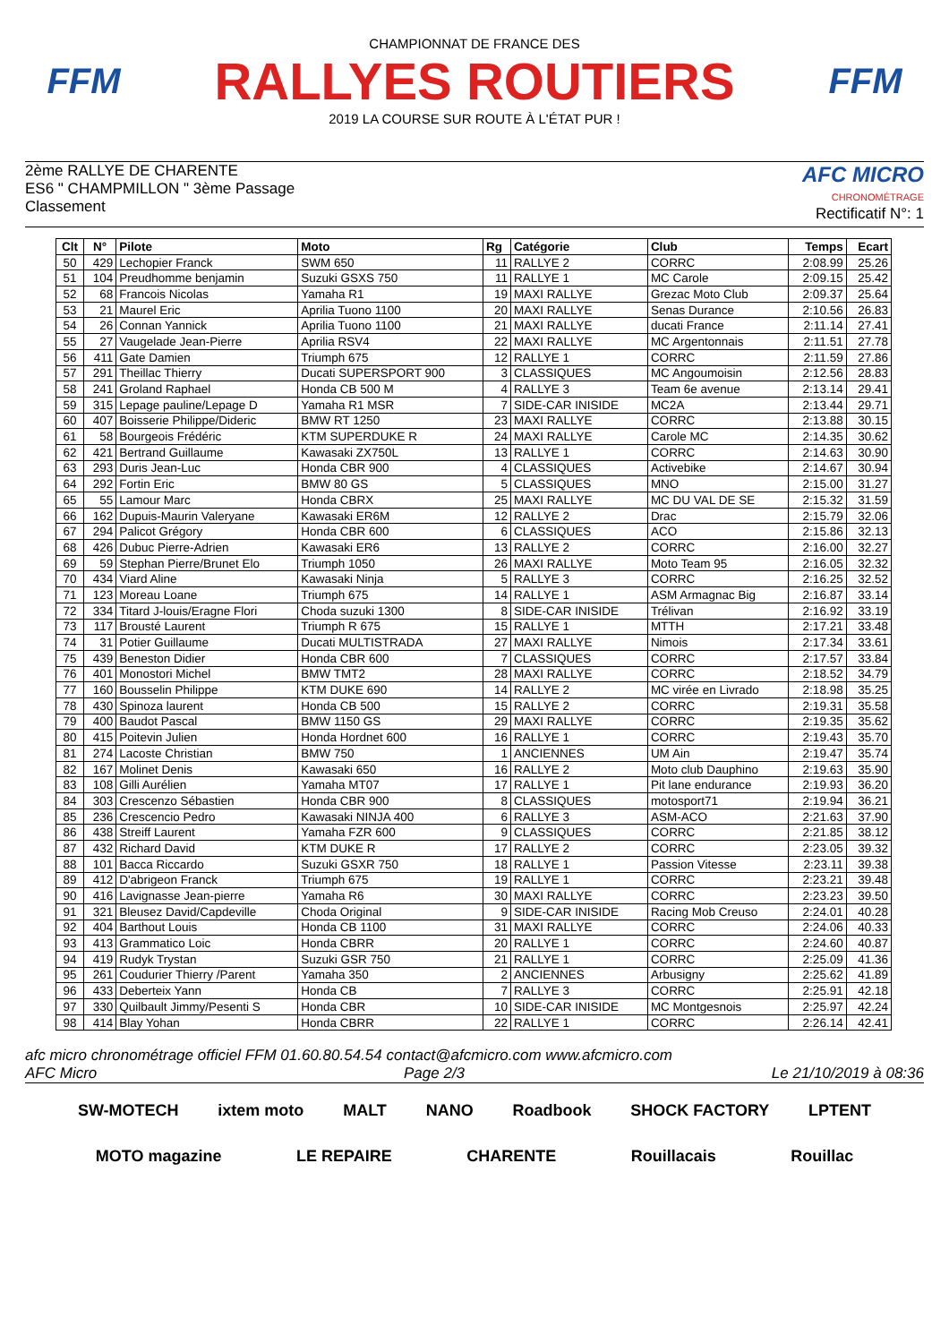FFM
CHAMPIONNAT DE FRANCE DES
RALLYES ROUTIERS
2019 LA COURSE SUR ROUTE À L'ÉTAT PUR !
FFM
2ème RALLYE DE CHARENTE
ES6 " CHAMPMILLON " 3ème Passage
Classement
AFC MICRO
CHRONOMÉTRAGE
Rectificatif N°: 1
| Clt | N° | Pilote | Moto | Rg | Catégorie | Club | Temps | Ecart |
| --- | --- | --- | --- | --- | --- | --- | --- | --- |
| 50 | 429 | Lechopier Franck | SWM 650 | 11 | RALLYE 2 | CORRC | 2:08.99 | 25.26 |
| 51 | 104 | Preudhomme benjamin | Suzuki GSXS 750 | 11 | RALLYE 1 | MC Carole | 2:09.15 | 25.42 |
| 52 | 68 | Francois Nicolas | Yamaha R1 | 19 | MAXI RALLYE | Grezac Moto Club | 2:09.37 | 25.64 |
| 53 | 21 | Maurel Eric | Aprilia Tuono 1100 | 20 | MAXI RALLYE | Senas Durance | 2:10.56 | 26.83 |
| 54 | 26 | Connan Yannick | Aprilia Tuono 1100 | 21 | MAXI RALLYE | ducati France | 2:11.14 | 27.41 |
| 55 | 27 | Vaugelade Jean-Pierre | Aprilia RSV4 | 22 | MAXI RALLYE | MC Argentonnais | 2:11.51 | 27.78 |
| 56 | 411 | Gate Damien | Triumph 675 | 12 | RALLYE 1 | CORRC | 2:11.59 | 27.86 |
| 57 | 291 | Theillac Thierry | Ducati SUPERSPORT 900 | 3 | CLASSIQUES | MC Angoumoisin | 2:12.56 | 28.83 |
| 58 | 241 | Groland Raphael | Honda CB 500 M | 4 | RALLYE 3 | Team 6e avenue | 2:13.14 | 29.41 |
| 59 | 315 | Lepage pauline/Lepage D | Yamaha R1 MSR | 7 | SIDE-CAR INISIDE | MC2A | 2:13.44 | 29.71 |
| 60 | 407 | Boisserie Philippe/Dideric | BMW RT 1250 | 23 | MAXI RALLYE | CORRC | 2:13.88 | 30.15 |
| 61 | 58 | Bourgeois Frédéric | KTM SUPERDUKE R | 24 | MAXI RALLYE | Carole MC | 2:14.35 | 30.62 |
| 62 | 421 | Bertrand Guillaume | Kawasaki ZX750L | 13 | RALLYE 1 | CORRC | 2:14.63 | 30.90 |
| 63 | 293 | Duris Jean-Luc | Honda CBR 900 | 4 | CLASSIQUES | Activebike | 2:14.67 | 30.94 |
| 64 | 292 | Fortin Eric | BMW 80 GS | 5 | CLASSIQUES | MNO | 2:15.00 | 31.27 |
| 65 | 55 | Lamour Marc | Honda CBRX | 25 | MAXI RALLYE | MC DU VAL DE SE | 2:15.32 | 31.59 |
| 66 | 162 | Dupuis-Maurin Valeryane | Kawasaki ER6M | 12 | RALLYE 2 | Drac | 2:15.79 | 32.06 |
| 67 | 294 | Palicot Grégory | Honda CBR 600 | 6 | CLASSIQUES | ACO | 2:15.86 | 32.13 |
| 68 | 426 | Dubuc Pierre-Adrien | Kawasaki ER6 | 13 | RALLYE 2 | CORRC | 2:16.00 | 32.27 |
| 69 | 59 | Stephan Pierre/Brunet Elo | Triumph 1050 | 26 | MAXI RALLYE | Moto Team 95 | 2:16.05 | 32.32 |
| 70 | 434 | Viard Aline | Kawasaki Ninja | 5 | RALLYE 3 | CORRC | 2:16.25 | 32.52 |
| 71 | 123 | Moreau Loane | Triumph 675 | 14 | RALLYE 1 | ASM Armagnac Big | 2:16.87 | 33.14 |
| 72 | 334 | Titard J-louis/Eragne Flori | Choda suzuki 1300 | 8 | SIDE-CAR INISIDE | Trélivan | 2:16.92 | 33.19 |
| 73 | 117 | Brousté Laurent | Triumph R 675 | 15 | RALLYE 1 | MTTH | 2:17.21 | 33.48 |
| 74 | 31 | Potier Guillaume | Ducati MULTISTRADA | 27 | MAXI RALLYE | Nimois | 2:17.34 | 33.61 |
| 75 | 439 | Beneston Didier | Honda CBR 600 | 7 | CLASSIQUES | CORRC | 2:17.57 | 33.84 |
| 76 | 401 | Monostori Michel | BMW TMT2 | 28 | MAXI RALLYE | CORRC | 2:18.52 | 34.79 |
| 77 | 160 | Bousselin Philippe | KTM DUKE 690 | 14 | RALLYE 2 | MC virée en Livrado | 2:18.98 | 35.25 |
| 78 | 430 | Spinoza laurent | Honda CB 500 | 15 | RALLYE 2 | CORRC | 2:19.31 | 35.58 |
| 79 | 400 | Baudot Pascal | BMW 1150 GS | 29 | MAXI RALLYE | CORRC | 2:19.35 | 35.62 |
| 80 | 415 | Poitevin Julien | Honda Hordnet 600 | 16 | RALLYE 1 | CORRC | 2:19.43 | 35.70 |
| 81 | 274 | Lacoste Christian | BMW 750 | 1 | ANCIENNES | UM Ain | 2:19.47 | 35.74 |
| 82 | 167 | Molinet Denis | Kawasaki 650 | 16 | RALLYE 2 | Moto club Dauphino | 2:19.63 | 35.90 |
| 83 | 108 | Gilli Aurélien | Yamaha MT07 | 17 | RALLYE 1 | Pit lane endurance | 2:19.93 | 36.20 |
| 84 | 303 | Crescenzo Sébastien | Honda CBR 900 | 8 | CLASSIQUES | motosport71 | 2:19.94 | 36.21 |
| 85 | 236 | Crescencio Pedro | Kawasaki NINJA 400 | 6 | RALLYE 3 | ASM-ACO | 2:21.63 | 37.90 |
| 86 | 438 | Streiff Laurent | Yamaha FZR 600 | 9 | CLASSIQUES | CORRC | 2:21.85 | 38.12 |
| 87 | 432 | Richard David | KTM DUKE R | 17 | RALLYE 2 | CORRC | 2:23.05 | 39.32 |
| 88 | 101 | Bacca Riccardo | Suzuki GSXR 750 | 18 | RALLYE 1 | Passion Vitesse | 2:23.11 | 39.38 |
| 89 | 412 | D'abrigeon Franck | Triumph 675 | 19 | RALLYE 1 | CORRC | 2:23.21 | 39.48 |
| 90 | 416 | Lavignasse Jean-pierre | Yamaha R6 | 30 | MAXI RALLYE | CORRC | 2:23.23 | 39.50 |
| 91 | 321 | Bleusez David/Capdeville | Choda Original | 9 | SIDE-CAR INISIDE | Racing Mob Creuso | 2:24.01 | 40.28 |
| 92 | 404 | Barthout Louis | Honda CB 1100 | 31 | MAXI RALLYE | CORRC | 2:24.06 | 40.33 |
| 93 | 413 | Grammatico Loic | Honda CBRR | 20 | RALLYE 1 | CORRC | 2:24.60 | 40.87 |
| 94 | 419 | Rudyk Trystan | Suzuki GSR 750 | 21 | RALLYE 1 | CORRC | 2:25.09 | 41.36 |
| 95 | 261 | Coudurier Thierry /Parent | Yamaha 350 | 2 | ANCIENNES | Arbusigny | 2:25.62 | 41.89 |
| 96 | 433 | Deberteix Yann | Honda CB | 7 | RALLYE 3 | CORRC | 2:25.91 | 42.18 |
| 97 | 330 | Quilbault Jimmy/Pesenti S | Honda CBR | 10 | SIDE-CAR INISIDE | MC Montgesnois | 2:25.97 | 42.24 |
| 98 | 414 | Blay Yohan | Honda CBRR | 22 | RALLYE 1 | CORRC | 2:26.14 | 42.41 |
afc micro chronométrage officiel FFM 01.60.80.54.54 contact@afcmicro.com www.afcmicro.com
AFC Micro Page 2/3 Le 21/10/2019 à 08:36
SW-MOTECH ixtem moto MALT NANO Roadbook SHOCK FACTORY LPTENT MOTO magazine LE REPAIRE CHARENTE Rouillacais Rouillac